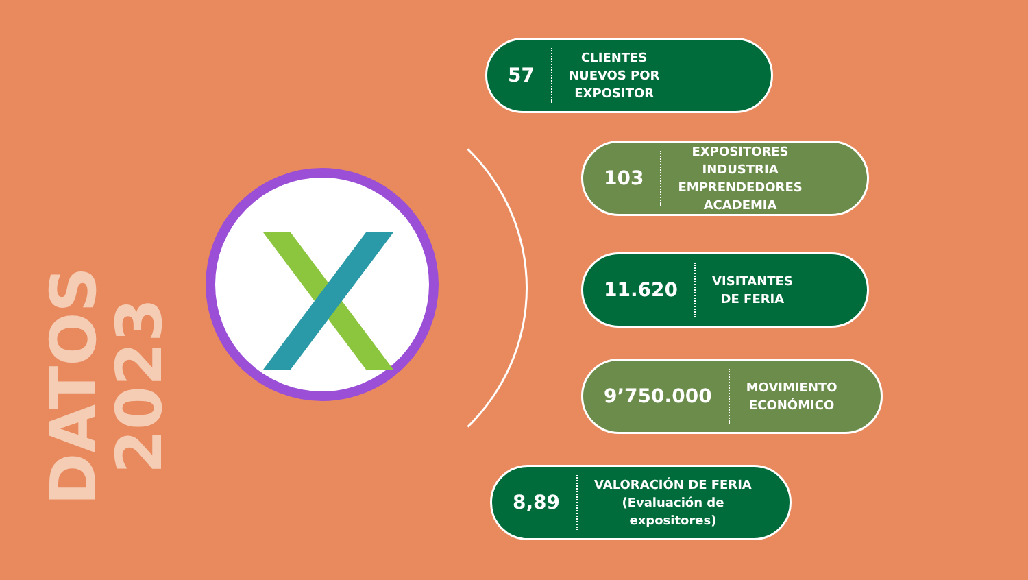DATOS 2023
57 CLIENTES
NUEVOS POR
EXPOSITOR
103 EXPOSITORES
INDUSTRIA
EMPRENDEDORES
ACADEMIA
11.620 VISITANTES
DE FERIA
9’750.000 MOVIMIENTO
ECONÓMICO
8,89 VALORACIÓN DE FERIA
(Evaluación de
expositores)